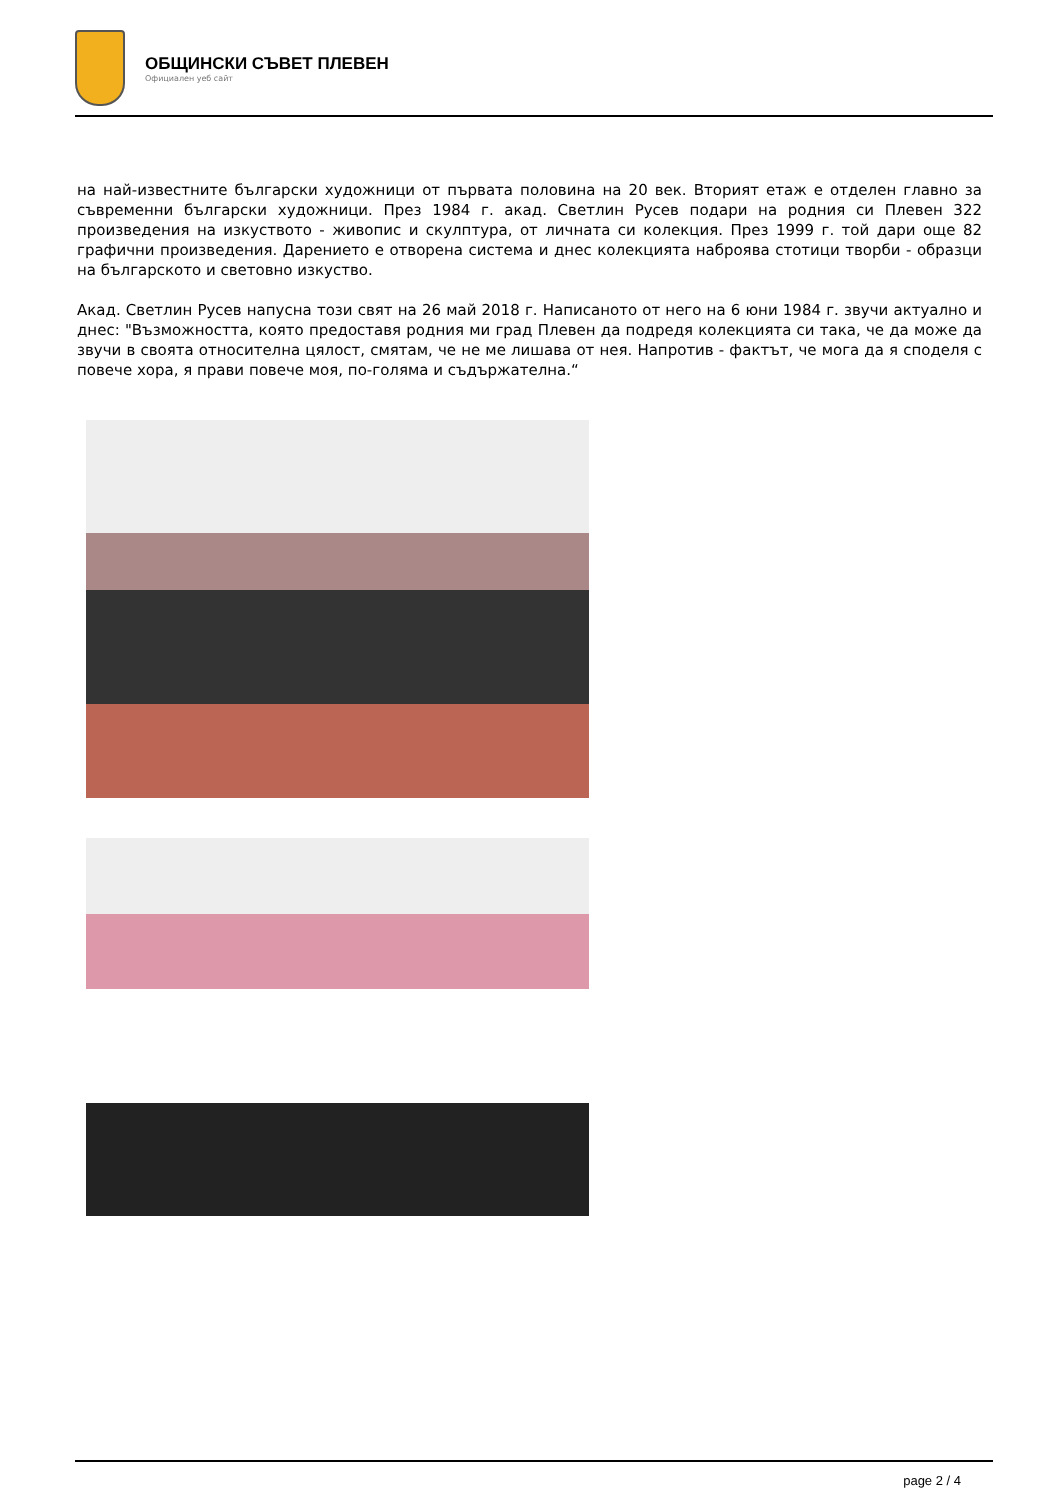ОБЩИНСКИ СЪВЕТ ПЛЕВЕН
Официален уеб сайт
на най-известните български художници от първата половина на 20 век. Вторият етаж е отделен главно за съвременни български художници. През 1984 г. акад. Светлин Русев подари на родния си Плевен 322 произведения на изкуството - живопис и скулптура, от личната си колекция. През 1999 г. той дари още 82 графични произведения. Дарението е отворена система и днес колекцията наброява стотици творби - образци на българското и световно изкуство.
Акад. Светлин Русев напусна този свят на 26 май 2018 г. Написаното от него на 6 юни 1984 г. звучи актуално и днес: "Възможността, която предоставя родния ми град Плевен да подредя колекцията си така, че да може да звучи в своята относителна цялост, смятам, че не ме лишава от нея. Напротив - фактът, че мога да я споделя с повече хора, я прави повече моя, по-голяма и съдържателна.“
page 2 / 4